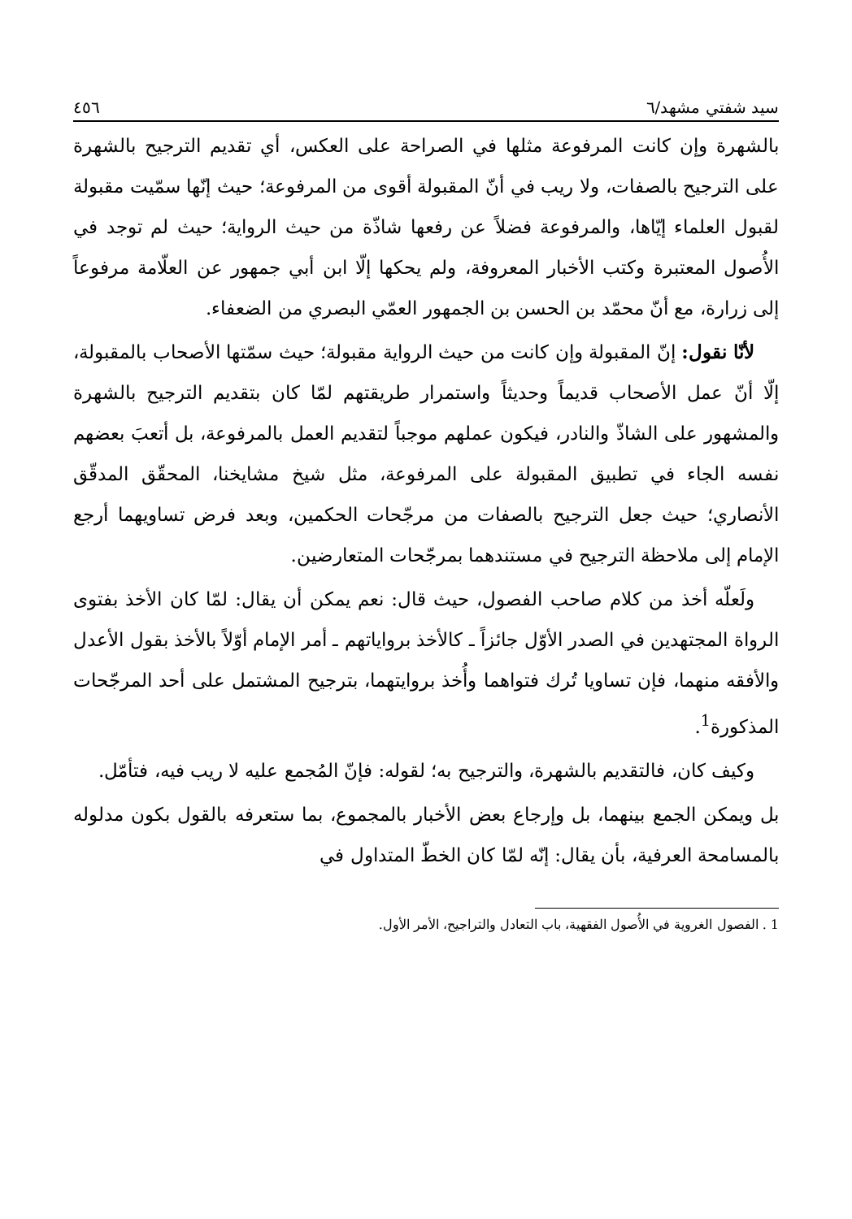سيد شفتي مشهد/٦ ٤٥٦
بالشهرة وإن كانت المرفوعة مثلها في الصراحة على العكس، أي تقديم الترجيح بالشهرة على الترجيح بالصفات، ولا ريب في أنّ المقبولة أقوى من المرفوعة؛ حيث إنّها سمّيت مقبولة لقبول العلماء إيّاها، والمرفوعة فضلاً عن رفعها شاذّة من حيث الرواية؛ حيث لم توجد في الأُصول المعتبرة وكتب الأخبار المعروفة، ولم يحكها إلّا ابن أبي جمهور عن العلّامة مرفوعاً إلى زرارة، مع أنّ محمّد بن الحسن بن الجمهور العمّي البصري من الضعفاء.
لأنّا نقول: إنّ المقبولة وإن كانت من حيث الرواية مقبولة؛ حيث سمّتها الأصحاب بالمقبولة، إلّا أنّ عمل الأصحاب قديماً وحديثاً واستمرار طريقتهم لمّا كان بتقديم الترجيح بالشهرة والمشهور على الشاذّ والنادر، فيكون عملهم موجباً لتقديم العمل بالمرفوعة، بل أتعبَ بعضهم نفسه الجاء في تطبيق المقبولة على المرفوعة، مثل شيخ مشايخنا، المحقّق المدقّق الأنصاري؛ حيث جعل الترجيح بالصفات من مرجّحات الحكمين، وبعد فرض تساويهما أرجع الإمام إلى ملاحظة الترجيح في مستندهما بمرجّحات المتعارضين.
ولَعلّه أخذ من كلام صاحب الفصول، حيث قال: نعم يمكن أن يقال: لمّا كان الأخذ بفتوى الرواة المجتهدين في الصدر الأوّل جائزاً ـ كالأخذ برواياتهم ـ أمر الإمام أوّلاً بالأخذ بقول الأعدل والأفقه منهما، فإن تساويا تُرك فتواهما وأُخذ بروايتهما، بترجيح المشتمل على أحد المرجّحات المذكورة<sup>1</sup>.
وكيف كان، فالتقديم بالشهرة، والترجيح به؛ لقوله: فإنّ المُجمع عليه لا ريب فيه، فتأمّل.
بل ويمكن الجمع بينهما، بل وإرجاع بعض الأخبار بالمجموع، بما ستعرفه بالقول بكون مدلوله بالمسامحة العرفية، بأن يقال: إنّه لمّا كان الخطّ المتداول في
1 . الفصول الغروية في الأُصول الفقهية، باب التعادل والتراجيح، الأمر الأول.